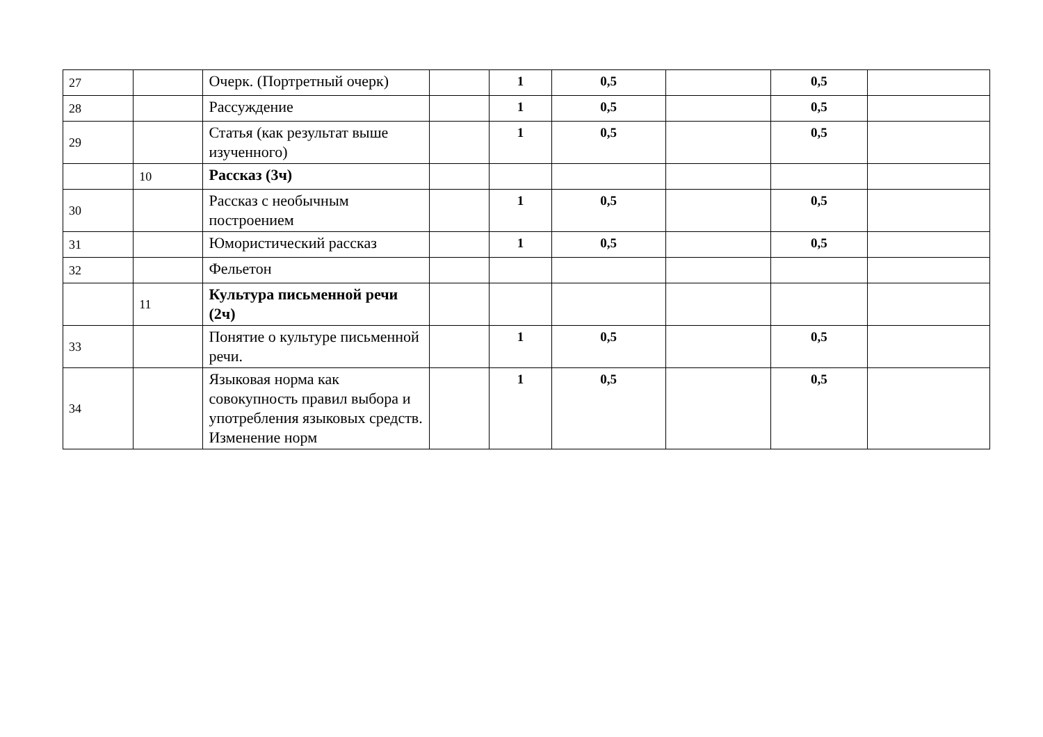| 27 | | Очерк. (Портретный очерк) | | 1 | 0,5 | | 0,5 | |
| 28 | | Рассуждение | | 1 | 0,5 | | 0,5 | |
| 29 | | Статья (как результат выше изученного) | | 1 | 0,5 | | 0,5 | |
| | 10 | Рассказ (3ч) | | | | | | |
| 30 | | Рассказ с необычным построением | | 1 | 0,5 | | 0,5 | |
| 31 | | Юмористический рассказ | | 1 | 0,5 | | 0,5 | |
| 32 | | Фельетон | | | | | | |
| | 11 | Культура письменной речи (2ч) | | | | | | |
| 33 | | Понятие о культуре письменной речи. | | 1 | 0,5 | | 0,5 | |
| 34 | | Языковая норма как совокупность правил выбора и употребления языковых средств. Изменение норм | | 1 | 0,5 | | 0,5 | |